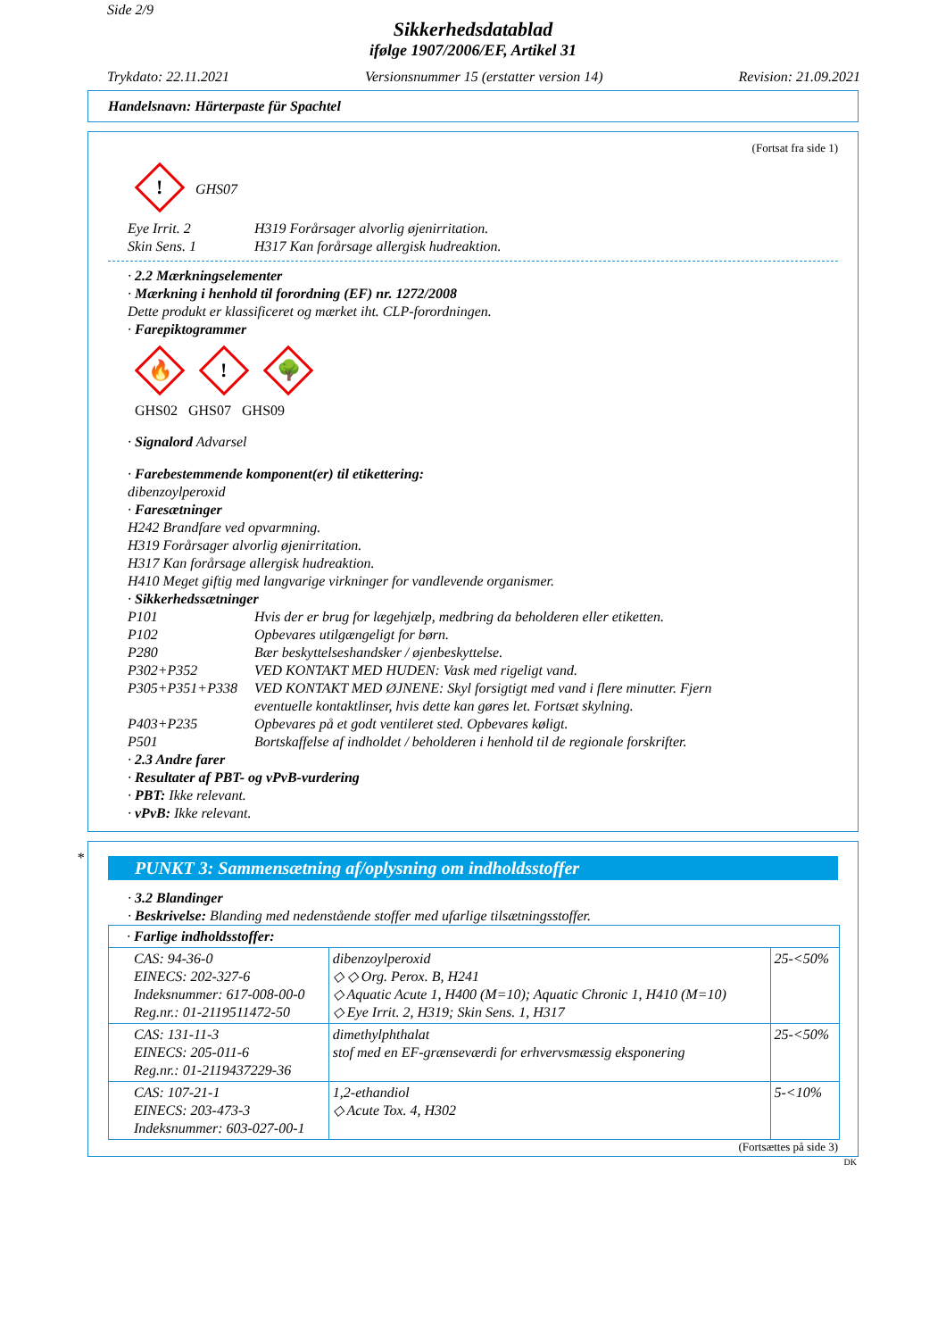Side 2/9
Sikkerhedsdatablad
ifølge 1907/2006/EF, Artikel 31
Trykdato: 22.11.2021 Versionsnummer 15 (erstatter version 14) Revision: 21.09.2021
Handelsnavn: Härterpaste für Spachtel
(Fortsat fra side 1)
!
GHS07
Eye Irrit. 2 H319 Forårsager alvorlig øjenirritation.
Skin Sens. 1 H317 Kan forårsage allergisk hudreaktion.
· 2.2 Mærkningselementer
· Mærkning i henhold til forordning (EF) nr. 1272/2008
Dette produkt er klassificeret og mærket iht. CLP-forordningen.
· Farepiktogrammer
🔥
!
🌳
GHS02 GHS07 GHS09
· Signalord Advarsel
· Farebestemmende komponent(er) til etikettering:
dibenzoylperoxid
· Faresætninger
H242 Brandfare ved opvarmning.
H319 Forårsager alvorlig øjenirritation.
H317 Kan forårsage allergisk hudreaktion.
H410 Meget giftig med langvarige virkninger for vandlevende organismer.
· Sikkerhedssætninger
P101 Hvis der er brug for lægehjælp, medbring da beholderen eller etiketten.
P102 Opbevares utilgængeligt for børn.
P280 Bær beskyttelseshandsker / øjenbeskyttelse.
P302+P352 VED KONTAKT MED HUDEN: Vask med rigeligt vand.
P305+P351+P338 VED KONTAKT MED ØJNENE: Skyl forsigtigt med vand i flere minutter. Fjern
eventuelle kontaktlinser, hvis dette kan gøres let. Fortsæt skylning.
P403+P235 Opbevares på et godt ventileret sted. Opbevares køligt.
P501 Bortskaffelse af indholdet / beholderen i henhold til de regionale forskrifter.
· 2.3 Andre farer
· Resultater af PBT- og vPvB-vurdering
· PBT: Ikke relevant.
· vPvB: Ikke relevant.
*
PUNKT 3: Sammensætning af/oplysning om indholdsstoffer
· 3.2 Blandinger
· Beskrivelse: Blanding med nedenstående stoffer med ufarlige tilsætningsstoffer.
| · Farlige indholdsstoffer: | | |
| CAS: 94-36-0 EINECS: 202-327-6 Indeksnummer: 617-008-00-0 Reg.nr.: 01-2119511472-50 | dibenzoylperoxid ◇ ◇ Org. Perox. B, H241 ◇ Aquatic Acute 1, H400 (M=10); Aquatic Chronic 1, H410 (M=10) ◇ Eye Irrit. 2, H319; Skin Sens. 1, H317 | 25-<50% |
| CAS: 131-11-3 EINECS: 205-011-6 Reg.nr.: 01-2119437229-36 | dimethylphthalat stof med en EF-grænseværdi for erhvervsmæssig eksponering | 25-<50% |
| CAS: 107-21-1 EINECS: 203-473-3 Indeksnummer: 603-027-00-1 | 1,2-ethandiol ◇ Acute Tox. 4, H302 | 5-<10% |
(Fortsættes på side 3)
DK